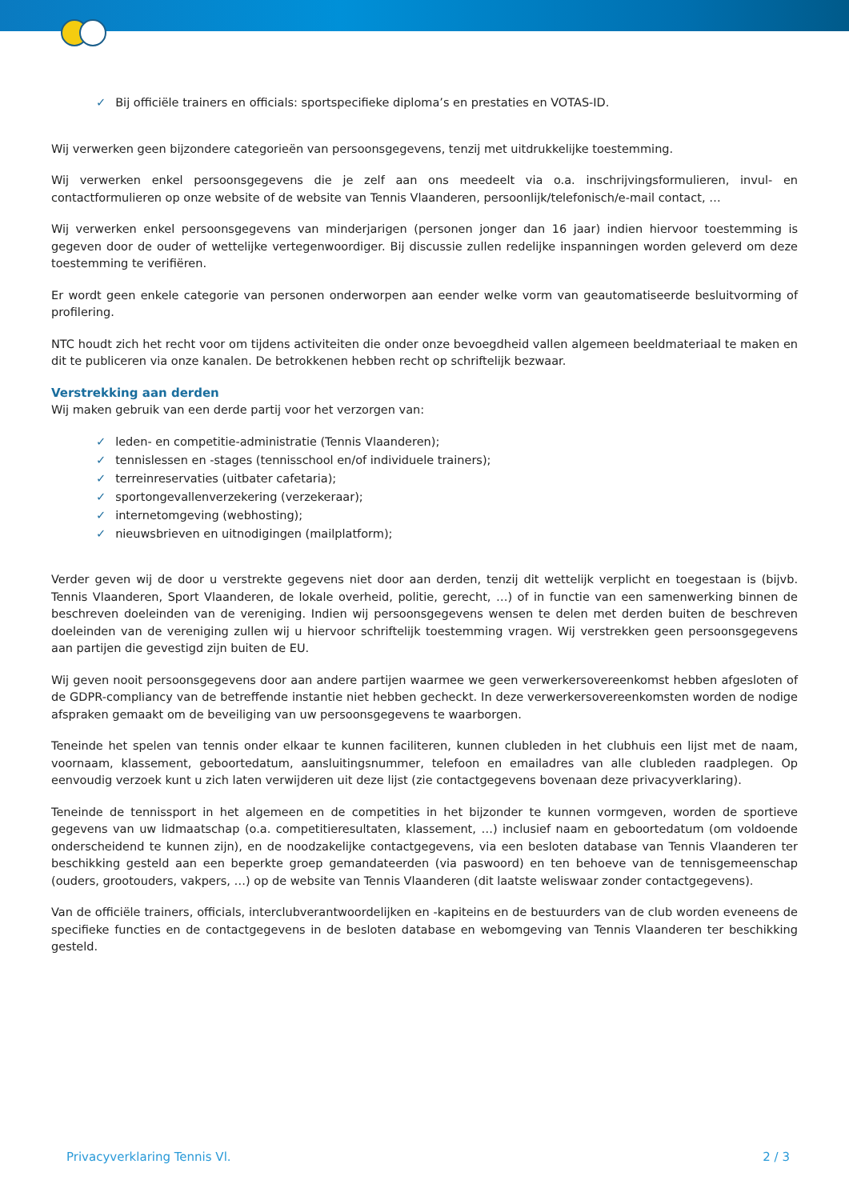✓ Bij officiële trainers en officials: sportspecifieke diploma’s en prestaties en VOTAS-ID.
Wij verwerken geen bijzondere categorieën van persoonsgegevens, tenzij met uitdrukkelijke toestemming.
Wij verwerken enkel persoonsgegevens die je zelf aan ons meedeelt via o.a. inschrijvingsformulieren, invul- en contactformulieren op onze website of de website van Tennis Vlaanderen, persoonlijk/telefonisch/e-mail contact, …
Wij verwerken enkel persoonsgegevens van minderjarigen (personen jonger dan 16 jaar) indien hiervoor toestemming is gegeven door de ouder of wettelijke vertegenwoordiger. Bij discussie zullen redelijke inspanningen worden geleverd om deze toestemming te verifiëren.
Er wordt geen enkele categorie van personen onderworpen aan eender welke vorm van geautomatiseerde besluitvorming of profilering.
NTC houdt zich het recht voor om tijdens activiteiten die onder onze bevoegdheid vallen algemeen beeldmateriaal te maken en dit te publiceren via onze kanalen. De betrokkenen hebben recht op schriftelijk bezwaar.
Verstrekking aan derden
Wij maken gebruik van een derde partij voor het verzorgen van:
✓ leden- en competitie-administratie (Tennis Vlaanderen);
✓ tennislessen en -stages (tennisschool en/of individuele trainers);
✓ terreinreservaties (uitbater cafetaria);
✓ sportongevallenverzekering (verzekeraar);
✓ internetomgeving (webhosting);
✓ nieuwsbrieven en uitnodigingen (mailplatform);
Verder geven wij de door u verstrekte gegevens niet door aan derden, tenzij dit wettelijk verplicht en toegestaan is (bijvb. Tennis Vlaanderen, Sport Vlaanderen, de lokale overheid, politie, gerecht, …) of in functie van een samenwerking binnen de beschreven doeleinden van de vereniging. Indien wij persoonsgegevens wensen te delen met derden buiten de beschreven doeleinden van de vereniging zullen wij u hiervoor schriftelijk toestemming vragen. Wij verstrekken geen persoonsgegevens aan partijen die gevestigd zijn buiten de EU.
Wij geven nooit persoonsgegevens door aan andere partijen waarmee we geen verwerkersovereenkomst hebben afgesloten of de GDPR-compliancy van de betreffende instantie niet hebben gecheckt. In deze verwerkersovereenkomsten worden de nodige afspraken gemaakt om de beveiliging van uw persoonsgegevens te waarborgen.
Teneinde het spelen van tennis onder elkaar te kunnen faciliteren, kunnen clubleden in het clubhuis een lijst met de naam, voornaam, klassement, geboortedatum, aansluitingsnummer, telefoon en emailadres van alle clubleden raadplegen. Op eenvoudig verzoek kunt u zich laten verwijderen uit deze lijst (zie contactgegevens bovenaan deze privacyverklaring).
Teneinde de tennissport in het algemeen en de competities in het bijzonder te kunnen vormgeven, worden de sportieve gegevens van uw lidmaatschap (o.a. competitieresultaten, klassement, …) inclusief naam en geboortedatum (om voldoende onderscheidend te kunnen zijn), en de noodzakelijke contactgegevens, via een besloten database van Tennis Vlaanderen ter beschikking gesteld aan een beperkte groep gemandateerden (via paswoord) en ten behoeve van de tennisgemeenschap (ouders, grootouders, vakpers, …) op de website van Tennis Vlaanderen (dit laatste weliswaar zonder contactgegevens).
Van de officiële trainers, officials, interclubverantwoordelijken en -kapiteins en de bestuurders van de club worden eveneens de specifieke functies en de contactgegevens in de besloten database en webomgeving van Tennis Vlaanderen ter beschikking gesteld.
Privacyverklaring Tennis Vl. 2 / 3